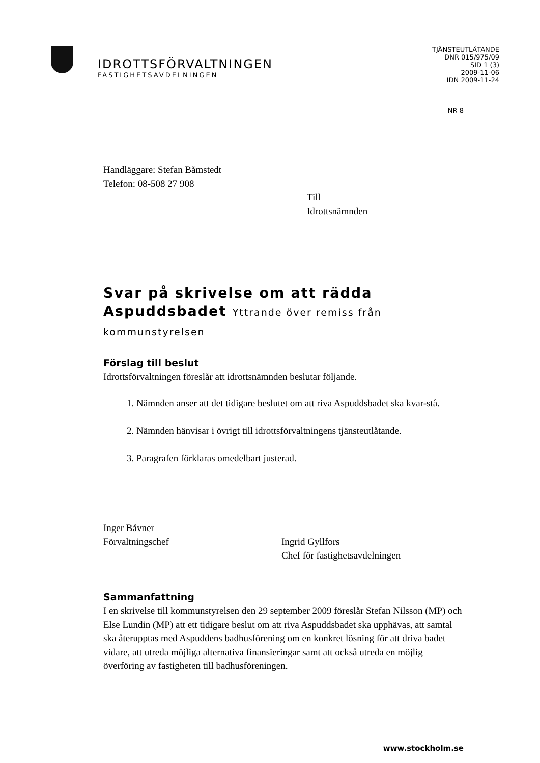IDROTTSFÖRVALTNINGEN
FASTIGHETSAVDELNINGEN
TJÄNSTEUTLÅTANDE
DNR 015/975/09
SID 1 (3)
2009-11-06
IDN 2009-11-24
NR 8
Handläggare: Stefan Båmstedt
Telefon: 08-508 27 908
Till
Idrottsnämnden
Svar på skrivelse om att rädda Aspuddsbadet Yttrande över remiss från kommunstyrelsen
Förslag till beslut
Idrottsförvaltningen föreslår att idrottsnämnden beslutar följande.
1. Nämnden anser att det tidigare beslutet om att riva Aspuddsbadet ska kvar-stå.
2. Nämnden hänvisar i övrigt till idrottsförvaltningens tjänsteutlåtande.
3. Paragrafen förklaras omedelbart justerad.
Inger Båvner
Förvaltningschef
Ingrid Gyllfors
Chef för fastighetsavdelningen
Sammanfattning
I en skrivelse till kommunstyrelsen den 29 september 2009 föreslår Stefan Nilsson (MP) och Else Lundin (MP) att ett tidigare beslut om att riva Aspuddsbadet ska upphävas, att samtal ska återupptas med Aspuddens badhusförening om en konkret lösning för att driva badet vidare, att utreda möjliga alternativa finansieringar samt att också utreda en möjlig överföring av fastigheten till badhusföreningen.
www.stockholm.se